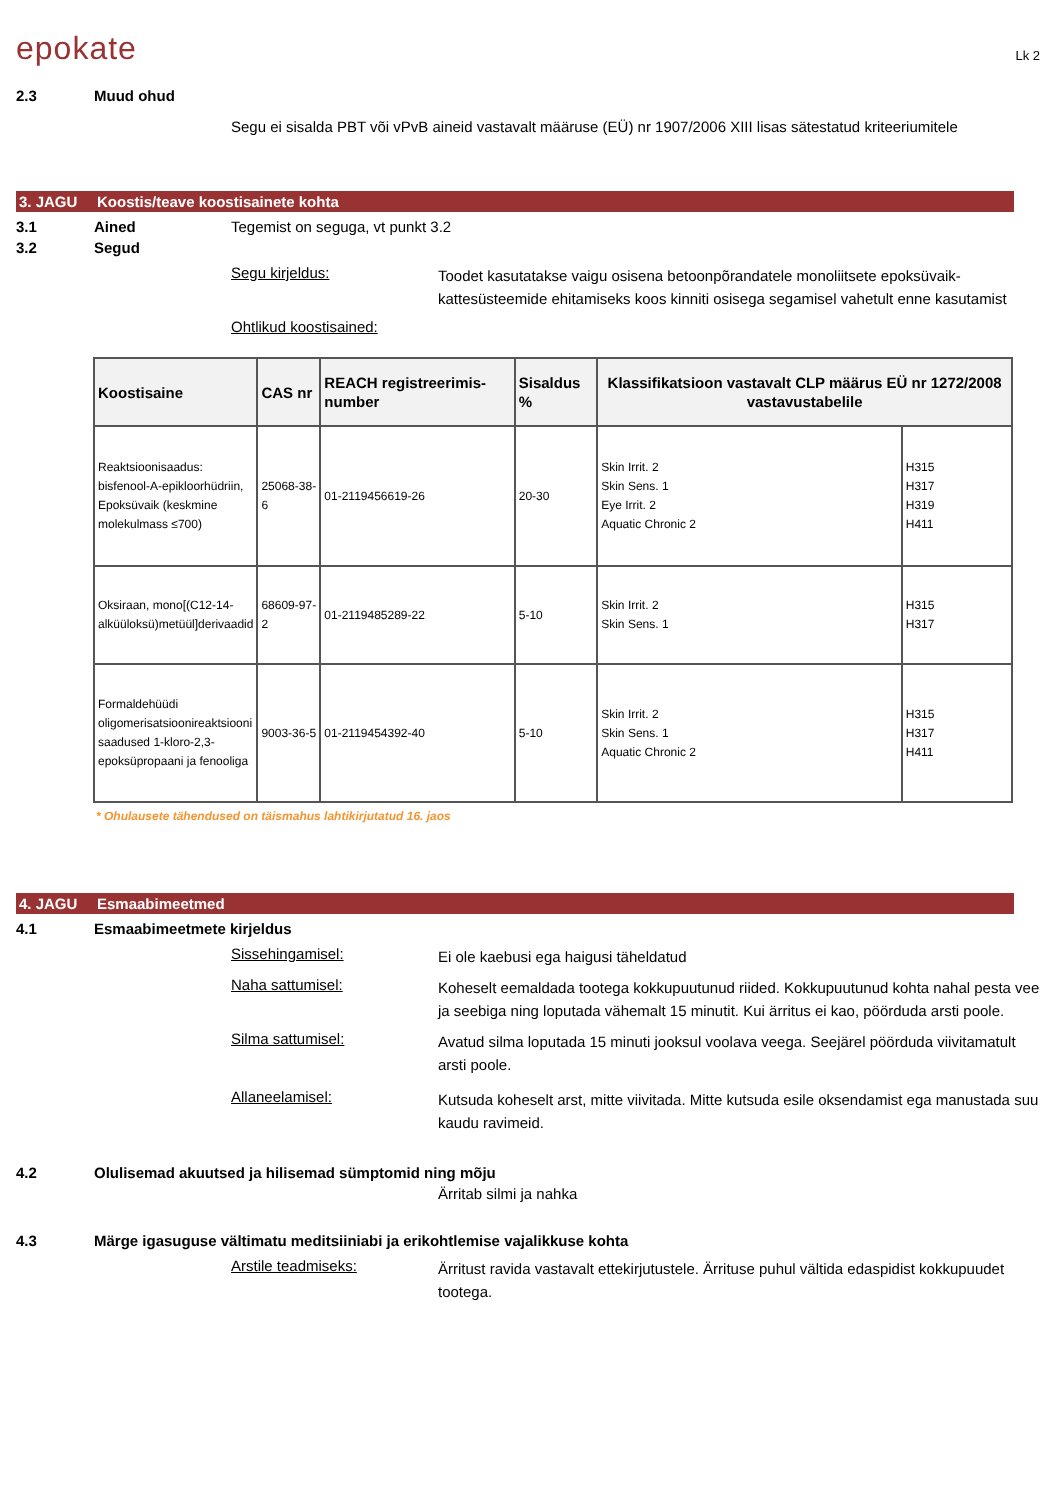epokate Lk 2
2.3 Muud ohud
Segu ei sisalda PBT või vPvB aineid vastavalt määruse (EÜ) nr 1907/2006 XIII lisas sätestatud kriteeriumitele
3. JAGU Koostis/teave koostisainete kohta
3.1 Ained Tegemist on seguga, vt punkt 3.2
3.2 Segud
Segu kirjeldus: Toodet kasutatakse vaigu osisena betoonpõrandatele monoliitsete epoksüvaik-kattesüsteemide ehitamiseks koos kinniti osisega segamisel vahetult enne kasutamist
Ohtlikud koostisained:
| Koostisaine | CAS nr | REACH registreerimis-number | Sisaldus % | Klassifikatsioon vastavalt CLP määrus EÜ nr 1272/2008 vastavustabelile | |
| --- | --- | --- | --- | --- | --- |
| Reaktsioonisaadus: bisfenool-A-epikloorhüdriin, Epoksüvaik (keskmine molekulmass ≤700) | 25068-38-6 | 01-2119456619-26 | 20-30 | Skin Irrit. 2 Skin Sens. 1 Eye Irrit. 2 Aquatic Chronic 2 | H315 H317 H319 H411 |
| Oksiraan, mono[(C12-14-alküüloksü)metüül]derivaadid | 68609-97-2 | 01-2119485289-22 | 5-10 | Skin Irrit. 2 Skin Sens. 1 | H315 H317 |
| Formaldehüüdi oligomerisatsioonireaktsiooni saadused 1-kloro-2,3-epoksüpropaani ja fenooliga | 9003-36-5 | 01-2119454392-40 | 5-10 | Skin Irrit. 2 Skin Sens. 1 Aquatic Chronic 2 | H315 H317 H411 |
* Ohulausete tähendused on täismahus lahtikirjutatud 16. jaos
4. JAGU Esmaabimeetmed
4.1 Esmaabimeetmete kirjeldus
Sissehingamisel: Ei ole kaebusi ega haigusi täheldatud
Naha sattumisel: Koheselt eemaldada tootega kokkupuutunud riided. Kokkupuutunud kohta nahal pesta vee ja seebiga ning loputada vähemalt 15 minutit. Kui ärritus ei kao, pöörduda arsti poole.
Silma sattumisel: Avatud silma loputada 15 minuti jooksul voolava veega. Seejärel pöörduda viivitamatult arsti poole.
Allaneelamisel: Kutsuda koheselt arst, mitte viivitada. Mitte kutsuda esile oksendamist ega manustada suu kaudu ravimeid.
4.2 Olulisemad akuutsed ja hilisemad sümptomid ning mõju
Ärritab silmi ja nahka
4.3 Märge igasuguse vältimatu meditsiiniabi ja erikohtlemise vajalikkuse kohta
Arstile teadmiseks: Ärritust ravida vastavalt ettekirjutustele. Ärrituse puhul vältida edaspidist kokkupuudet tootega.